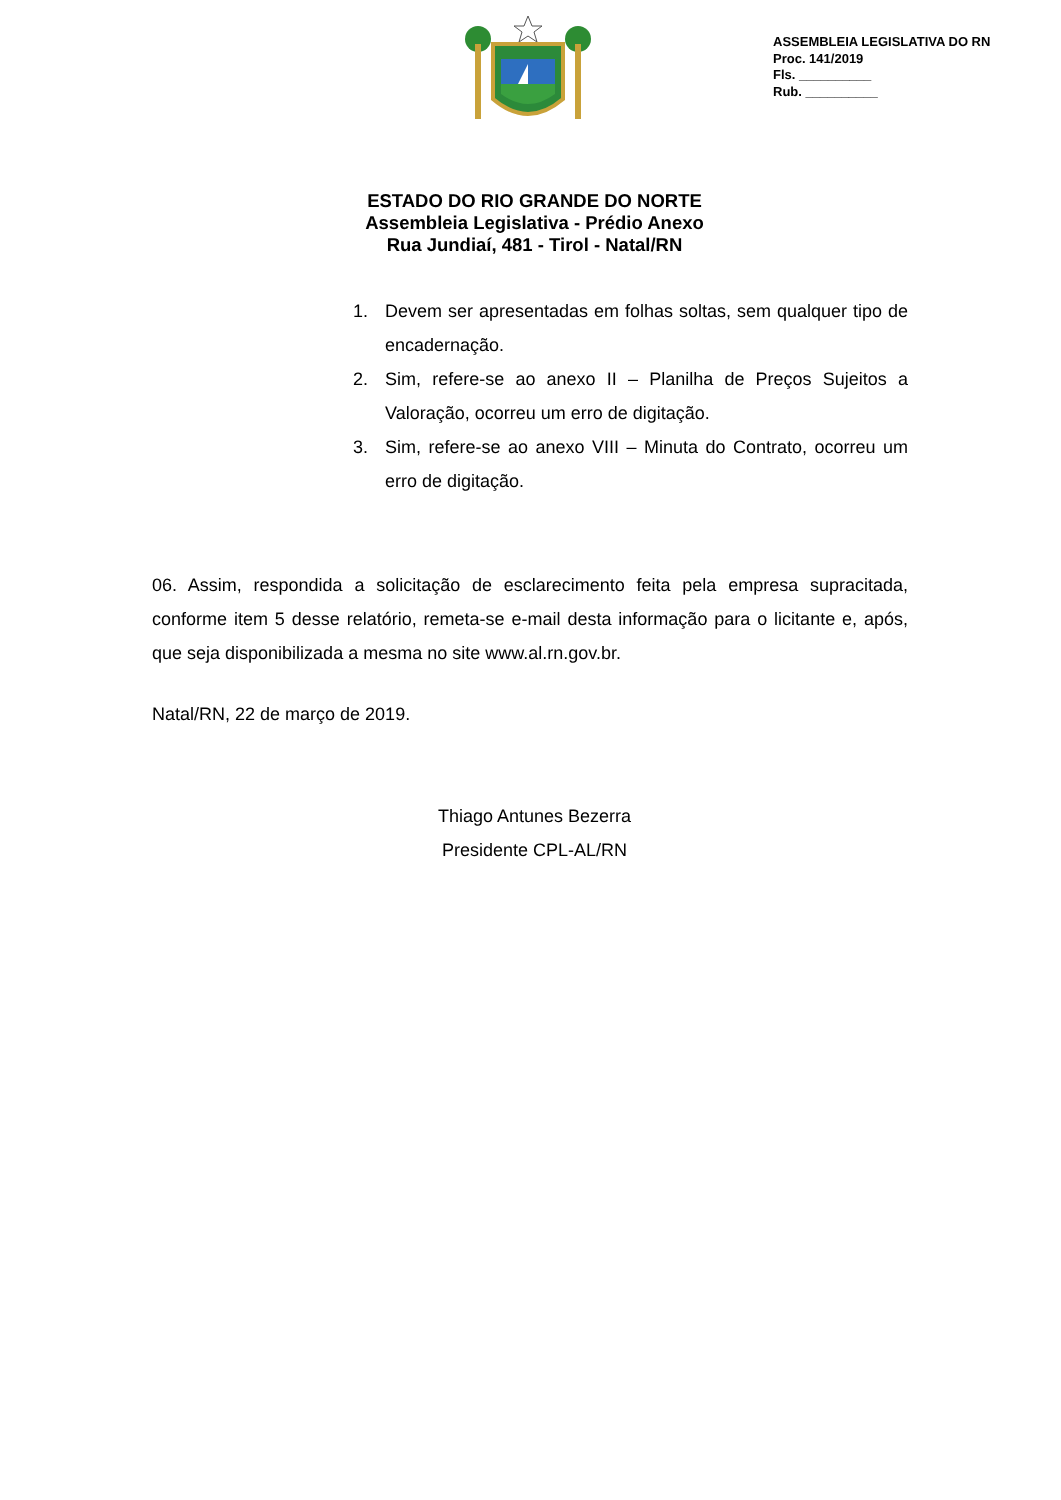ASSEMBLEIA LEGISLATIVA DO RN
Proc. 141/2019
Fls. __________
Rub. __________
ESTADO DO RIO GRANDE DO NORTE
Assembleia Legislativa - Prédio Anexo
Rua Jundiaí, 481 - Tirol - Natal/RN
1. Devem ser apresentadas em folhas soltas, sem qualquer tipo de encadernação.
2. Sim, refere-se ao anexo II – Planilha de Preços Sujeitos a Valoração, ocorreu um erro de digitação.
3. Sim, refere-se ao anexo VIII – Minuta do Contrato, ocorreu um erro de digitação.
06. Assim, respondida a solicitação de esclarecimento feita pela empresa supracitada, conforme item 5 desse relatório, remeta-se e-mail desta informação para o licitante e, após, que seja disponibilizada a mesma no site www.al.rn.gov.br.
Natal/RN, 22 de março de 2019.
Thiago Antunes Bezerra
Presidente CPL-AL/RN